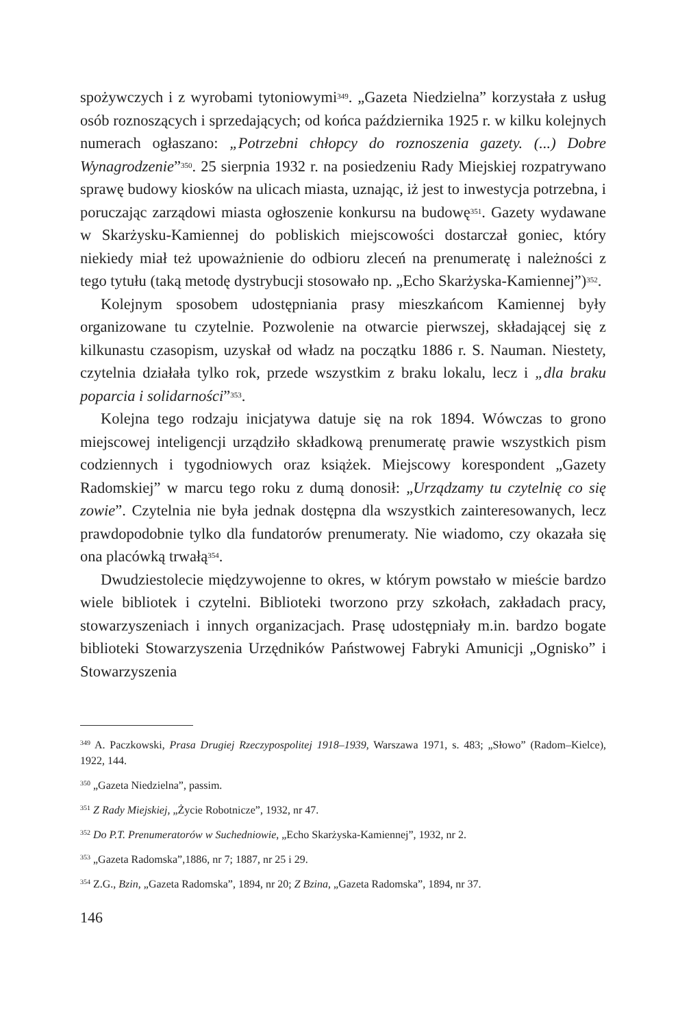spożywczych i z wyrobami tytoniowymi<sup>349</sup>. „Gazeta Niedzielna” korzystała z usług osób roznoszących i sprzedających; od końca października 1925 r. w kilku kolejnych numerach ogłaszano: „Potrzebni chłopcy do roznoszenia gazety. (...) Dobre Wynagrodzenie”<sup>350</sup>. 25 sierpnia 1932 r. na posiedzeniu Rady Miejskiej rozpatrywano sprawę budowy kiosków na ulicach miasta, uznając, iż jest to inwestycja potrzebna, i poruczając zarządowi miasta ogłoszenie konkursu na budowę<sup>351</sup>. Gazety wydawane w Skarżysku-Kamiennej do pobliskich miejscowości dostarczał goniec, który niekiedy miał też upoważnienie do odbioru zleceń na prenumeratę i należności z tego tytułu (taką metodę dystrybucji stosowało np. „Echo Skarżyska-Kamiennej”)<sup>352</sup>.
Kolejnym sposobem udostępniania prasy mieszkańcom Kamiennej były organizowane tu czytelnie. Pozwolenie na otwarcie pierwszej, składającej się z kilkunastu czasopism, uzyskał od władz na początku 1886 r. S. Nauman. Niestety, czytelnia działała tylko rok, przede wszystkim z braku lokalu, lecz i „dla braku poparcia i solidarności”<sup>353</sup>.
Kolejna tego rodzaju inicjatywa datuje się na rok 1894. Wówczas to grono miejscowej inteligencji urządziło składkową prenumeratę prawie wszystkich pism codziennych i tygodniowych oraz książek. Miejscowy korespondent „Gazety Radomskiej” w marcu tego roku z dumą donosił: „Urządzamy tu czytelnię co się zowie”. Czytelnia nie była jednak dostępna dla wszystkich zainteresowanych, lecz prawdopodobnie tylko dla fundatorów prenumeraty. Nie wiadomo, czy okazała się ona placówką trwałą<sup>354</sup>.
Dwudziestolecie międzywojenne to okres, w którym powstało w mieście bardzo wiele bibliotek i czytelni. Biblioteki tworzono przy szkołach, zakładach pracy, stowarzyszeniach i innych organizacjach. Prasę udostępniały m.in. bardzo bogate biblioteki Stowarzyszenia Urzędników Państwowej Fabryki Amunicji „Ognisko” i Stowarzyszenia
<sup>349</sup> A. Paczkowski, Prasa Drugiej Rzeczypospolitej 1918–1939, Warszawa 1971, s. 483; „Słowo” (Radom–Kielce), 1922, 144.
<sup>350</sup> „Gazeta Niedzielna”, passim.
<sup>351</sup> Z Rady Miejskiej, „Życie Robotnicze”, 1932, nr 47.
<sup>352</sup> Do P.T. Prenumeratorów w Suchedniowie, „Echo Skarżyska-Kamiennej”, 1932, nr 2.
<sup>353</sup> „Gazeta Radomska”,1886, nr 7; 1887, nr 25 i 29.
<sup>354</sup> Z.G., Bzin, „Gazeta Radomska”, 1894, nr 20; Z Bzina, „Gazeta Radomska”, 1894, nr 37.
146